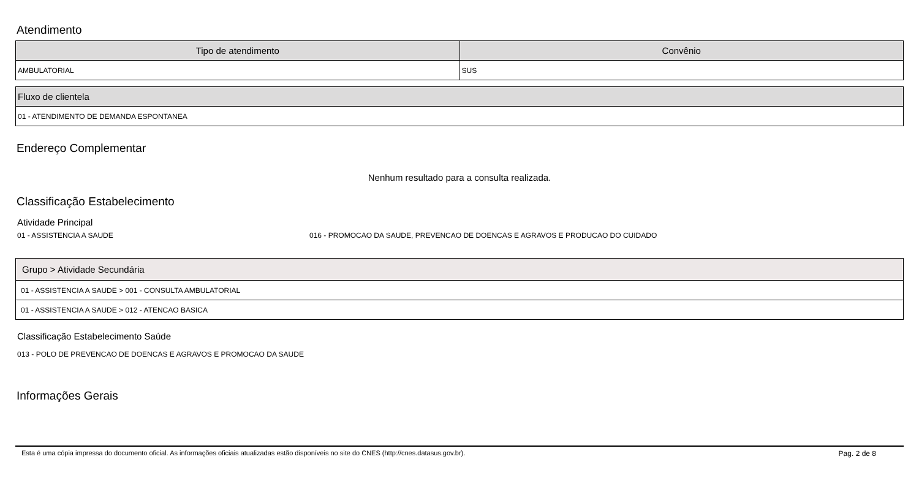Atendimento
| Tipo de atendimento | Convênio |
| --- | --- |
| AMBULATORIAL | SUS |
| Fluxo de clientela |
| --- |
| 01 - ATENDIMENTO DE DEMANDA ESPONTANEA |
Endereço Complementar
Nenhum resultado para a consulta realizada.
Classificação Estabelecimento
Atividade Principal
01 - ASSISTENCIA A SAUDE 016 - PROMOCAO DA SAUDE, PREVENCAO DE DOENCAS E AGRAVOS E PRODUCAO DO CUIDADO
| Grupo > Atividade Secundária |
| --- |
| 01 - ASSISTENCIA A SAUDE > 001 - CONSULTA AMBULATORIAL |
| 01 - ASSISTENCIA A SAUDE > 012 - ATENCAO BASICA |
Classificação Estabelecimento Saúde
013 - POLO DE PREVENCAO DE DOENCAS E AGRAVOS E PROMOCAO DA SAUDE
Informações Gerais
Esta é uma cópia impressa do documento oficial. As informações oficiais atualizadas estão disponíveis no site do CNES (http://cnes.datasus.gov.br). Pag. 2 de 8